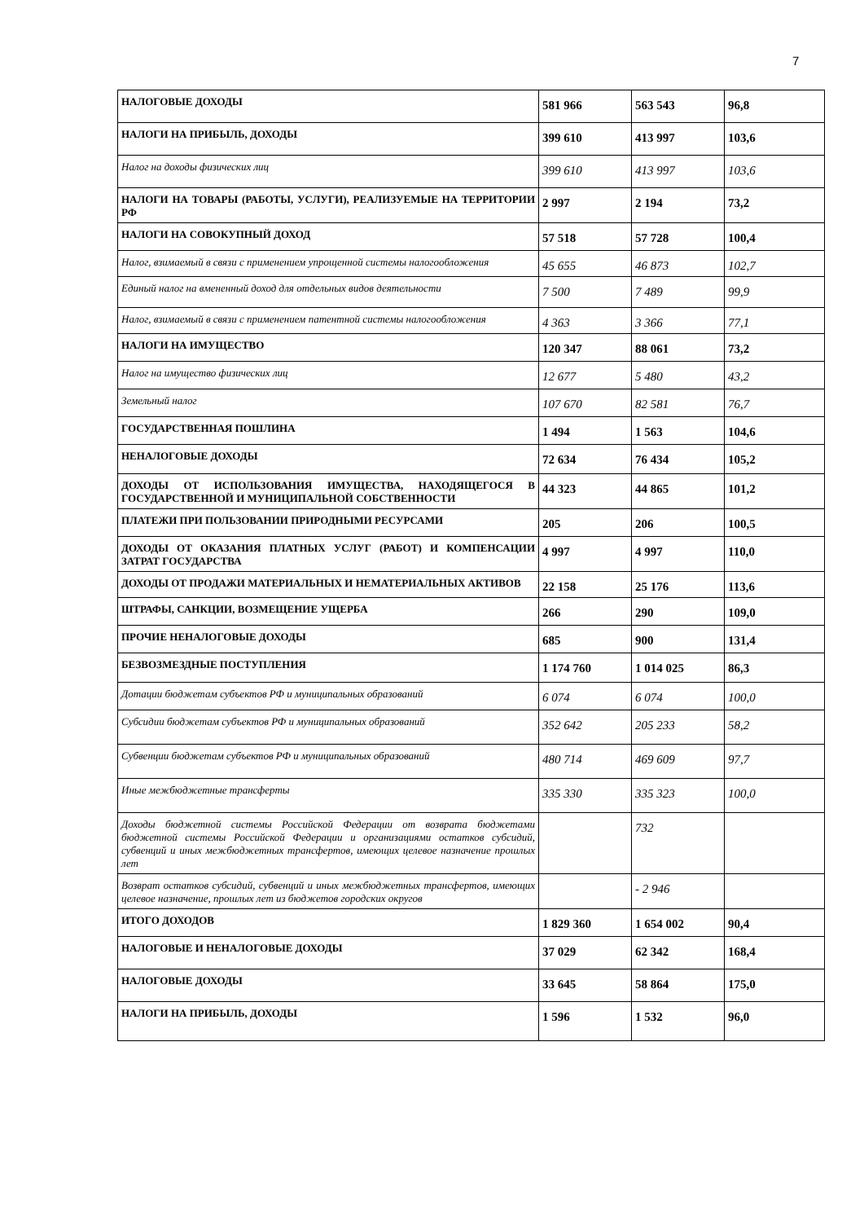7
| НАЛОГОВЫЕ ДОХОДЫ | 581 966 | 563 543 | 96,8 |
| НАЛОГИ НА ПРИБЫЛЬ, ДОХОДЫ | 399 610 | 413 997 | 103,6 |
| Налог на доходы физических лиц | 399 610 | 413 997 | 103,6 |
| НАЛОГИ НА ТОВАРЫ (РАБОТЫ, УСЛУГИ), РЕАЛИЗУЕМЫЕ НА ТЕРРИТОРИИ РФ | 2 997 | 2 194 | 73,2 |
| НАЛОГИ НА СОВОКУПНЫЙ ДОХОД | 57 518 | 57 728 | 100,4 |
| Налог, взимаемый в связи с применением упрощенной системы налогообложения | 45 655 | 46 873 | 102,7 |
| Единый налог на вмененный доход для отдельных видов деятельности | 7 500 | 7 489 | 99,9 |
| Налог, взимаемый в связи с применением патентной системы налогообложения | 4 363 | 3 366 | 77,1 |
| НАЛОГИ НА ИМУЩЕСТВО | 120 347 | 88 061 | 73,2 |
| Налог на имущество физических лиц | 12 677 | 5 480 | 43,2 |
| Земельный налог | 107 670 | 82 581 | 76,7 |
| ГОСУДАРСТВЕННАЯ ПОШЛИНА | 1 494 | 1 563 | 104,6 |
| НЕНАЛОГОВЫЕ ДОХОДЫ | 72 634 | 76 434 | 105,2 |
| ДОХОДЫ ОТ ИСПОЛЬЗОВАНИЯ ИМУЩЕСТВА, НАХОДЯЩЕГОСЯ В ГОСУДАРСТВЕННОЙ И МУНИЦИПАЛЬНОЙ СОБСТВЕННОСТИ | 44 323 | 44 865 | 101,2 |
| ПЛАТЕЖИ ПРИ ПОЛЬЗОВАНИИ ПРИРОДНЫМИ РЕСУРСАМИ | 205 | 206 | 100,5 |
| ДОХОДЫ ОТ ОКАЗАНИЯ ПЛАТНЫХ УСЛУГ (РАБОТ) И КОМПЕНСАЦИИ ЗАТРАТ ГОСУДАРСТВА | 4 997 | 4 997 | 110,0 |
| ДОХОДЫ ОТ ПРОДАЖИ МАТЕРИАЛЬНЫХ И НЕМАТЕРИАЛЬНЫХ АКТИВОВ | 22 158 | 25 176 | 113,6 |
| ШТРАФЫ, САНКЦИИ, ВОЗМЕЩЕНИЕ УЩЕРБА | 266 | 290 | 109,0 |
| ПРОЧИЕ НЕНАЛОГОВЫЕ ДОХОДЫ | 685 | 900 | 131,4 |
| БЕЗВОЗМЕЗДНЫЕ ПОСТУПЛЕНИЯ | 1 174 760 | 1 014 025 | 86,3 |
| Дотации бюджетам субъектов РФ и муниципальных образований | 6 074 | 6 074 | 100,0 |
| Субсидии бюджетам субъектов РФ и муниципальных образований | 352 642 | 205 233 | 58,2 |
| Субвенции бюджетам субъектов РФ и муниципальных образований | 480 714 | 469 609 | 97,7 |
| Иные межбюджетные трансферты | 335 330 | 335 323 | 100,0 |
| Доходы бюджетной системы Российской Федерации от возврата бюджетами бюджетной системы Российской Федерации и организациями остатков субсидий, субвенций и иных межбюджетных трансфертов, имеющих целевое назначение прошлых лет | | 732 | |
| Возврат остатков субсидий, субвенций и иных межбюджетных трансфертов, имеющих целевое назначение, прошлых лет из бюджетов городских округов | | - 2 946 | |
| ИТОГО ДОХОДОВ | 1 829 360 | 1 654 002 | 90,4 |
| НАЛОГОВЫЕ И НЕНАЛОГОВЫЕ ДОХОДЫ | 37 029 | 62 342 | 168,4 |
| НАЛОГОВЫЕ ДОХОДЫ | 33 645 | 58 864 | 175,0 |
| НАЛОГИ НА ПРИБЫЛЬ, ДОХОДЫ | 1 596 | 1 532 | 96,0 |